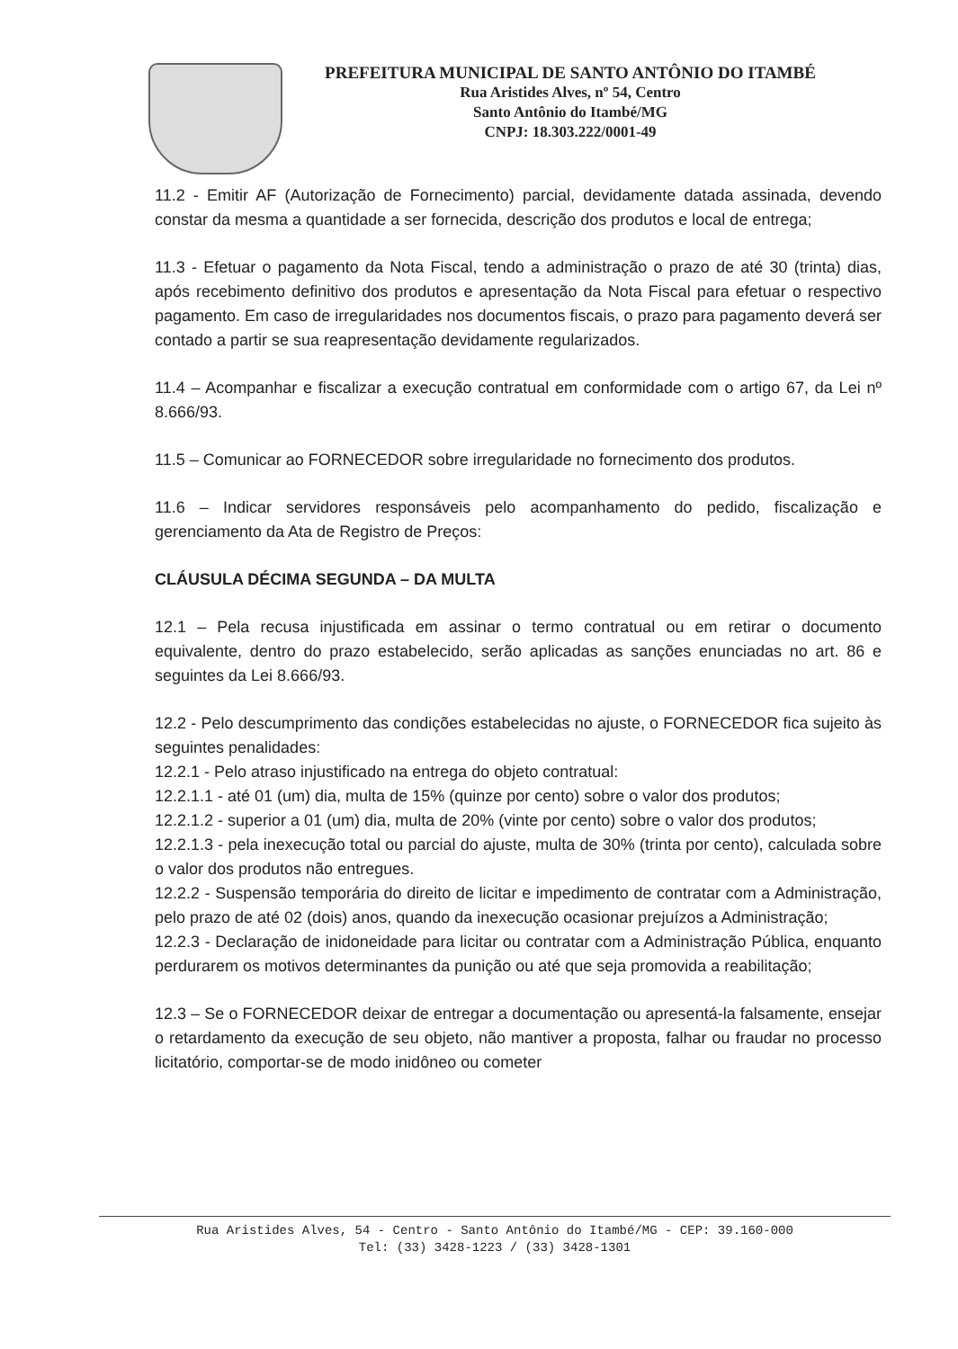PREFEITURA MUNICIPAL DE SANTO ANTÔNIO DO ITAMBÉ
Rua Aristides Alves, nº 54, Centro
Santo Antônio do Itambé/MG
CNPJ: 18.303.222/0001-49
11.2 - Emitir AF (Autorização de Fornecimento) parcial, devidamente datada assinada, devendo constar da mesma a quantidade a ser fornecida, descrição dos produtos e local de entrega;
11.3 - Efetuar o pagamento da Nota Fiscal, tendo a administração o prazo de até 30 (trinta) dias, após recebimento definitivo dos produtos e apresentação da Nota Fiscal para efetuar o respectivo pagamento. Em caso de irregularidades nos documentos fiscais, o prazo para pagamento deverá ser contado a partir se sua reapresentação devidamente regularizados.
11.4 – Acompanhar e fiscalizar a execução contratual em conformidade com o artigo 67, da Lei nº 8.666/93.
11.5 – Comunicar ao FORNECEDOR sobre irregularidade no fornecimento dos produtos.
11.6 – Indicar servidores responsáveis pelo acompanhamento do pedido, fiscalização e gerenciamento da Ata de Registro de Preços:
CLÁUSULA DÉCIMA SEGUNDA – DA MULTA
12.1 – Pela recusa injustificada em assinar o termo contratual ou em retirar o documento equivalente, dentro do prazo estabelecido, serão aplicadas as sanções enunciadas no art. 86 e seguintes da Lei 8.666/93.
12.2 - Pelo descumprimento das condições estabelecidas no ajuste, o FORNECEDOR fica sujeito às seguintes penalidades:
12.2.1 - Pelo atraso injustificado na entrega do objeto contratual:
12.2.1.1 - até 01 (um) dia, multa de 15% (quinze por cento) sobre o valor dos produtos;
12.2.1.2 - superior a 01 (um) dia, multa de 20% (vinte por cento) sobre o valor dos produtos;
12.2.1.3 - pela inexecução total ou parcial do ajuste, multa de 30% (trinta por cento), calculada sobre o valor dos produtos não entregues.
12.2.2 - Suspensão temporária do direito de licitar e impedimento de contratar com a Administração, pelo prazo de até 02 (dois) anos, quando da inexecução ocasionar prejuízos a Administração;
12.2.3 - Declaração de inidoneidade para licitar ou contratar com a Administração Pública, enquanto perdurarem os motivos determinantes da punição ou até que seja promovida a reabilitação;
12.3 – Se o FORNECEDOR deixar de entregar a documentação ou apresentá-la falsamente, ensejar o retardamento da execução de seu objeto, não mantiver a proposta, falhar ou fraudar no processo licitatório, comportar-se de modo inidôneo ou cometer
Rua Aristides Alves, 54 - Centro - Santo Antônio do Itambé/MG - CEP: 39.160-000
Tel: (33) 3428-1223 / (33) 3428-1301